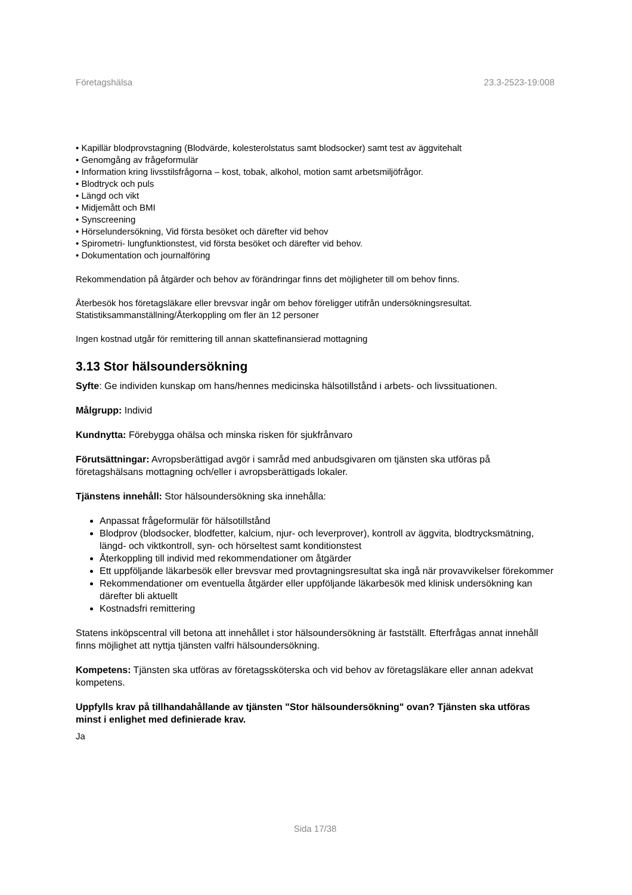Företagshälsa 23.3-2523-19:008
• Kapillär blodprovstagning (Blodvärde, kolesterolstatus samt blodsocker) samt test av äggvitehalt
• Genomgång av frågeformulär
• Information kring livsstilsfrågorna – kost, tobak, alkohol, motion samt arbetsmiljöfrågor.
• Blodtryck och puls
• Längd och vikt
• Midjemått och BMI
• Synscreening
• Hörselundersökning, Vid första besöket och därefter vid behov
• Spirometri- lungfunktionstest, vid första besöket och därefter vid behov.
• Dokumentation och journalföring
Rekommendation på åtgärder och behov av förändringar finns det möjligheter till om behov finns.
Återbesök hos företagsläkare eller brevsvar ingår om behov föreligger utifrån undersökningsresultat.
Statistiksammanställning/Återkoppling om fler än 12 personer
Ingen kostnad utgår för remittering till annan skattefinansierad mottagning
3.13 Stor hälsoundersökning
Syfte: Ge individen kunskap om hans/hennes medicinska hälsotillstånd i arbets- och livssituationen.
Målgrupp: Individ
Kundnytta: Förebygga ohälsa och minska risken för sjukfrånvaro
Förutsättningar: Avropsberättigad avgör i samråd med anbudsgivaren om tjänsten ska utföras på företagshälsans mottagning och/eller i avropsberättigads lokaler.
Tjänstens innehåll: Stor hälsoundersökning ska innehålla:
Anpassat frågeformulär för hälsotillstånd
Blodprov (blodsocker, blodfetter, kalcium, njur- och leverprover), kontroll av äggvita, blodtrycksmätning, längd- och viktkontroll, syn- och hörseltest samt konditionstest
Återkoppling till individ med rekommendationer om åtgärder
Ett uppföljande läkarbesök eller brevsvar med provtagningsresultat ska ingå när provavvikelser förekommer
Rekommendationer om eventuella åtgärder eller uppföljande läkarbesök med klinisk undersökning kan därefter bli aktuellt
Kostnadsfri remittering
Statens inköpscentral vill betona att innehållet i stor hälsoundersökning är fastställt. Efterfrågas annat innehåll finns möjlighet att nyttja tjänsten valfri hälsoundersökning.
Kompetens: Tjänsten ska utföras av företagssköterska och vid behov av företagsläkare eller annan adekvat kompetens.
Uppfylls krav på tillhandahållande av tjänsten "Stor hälsoundersökning" ovan? Tjänsten ska utföras minst i enlighet med definierade krav.
Ja
Sida 17/38